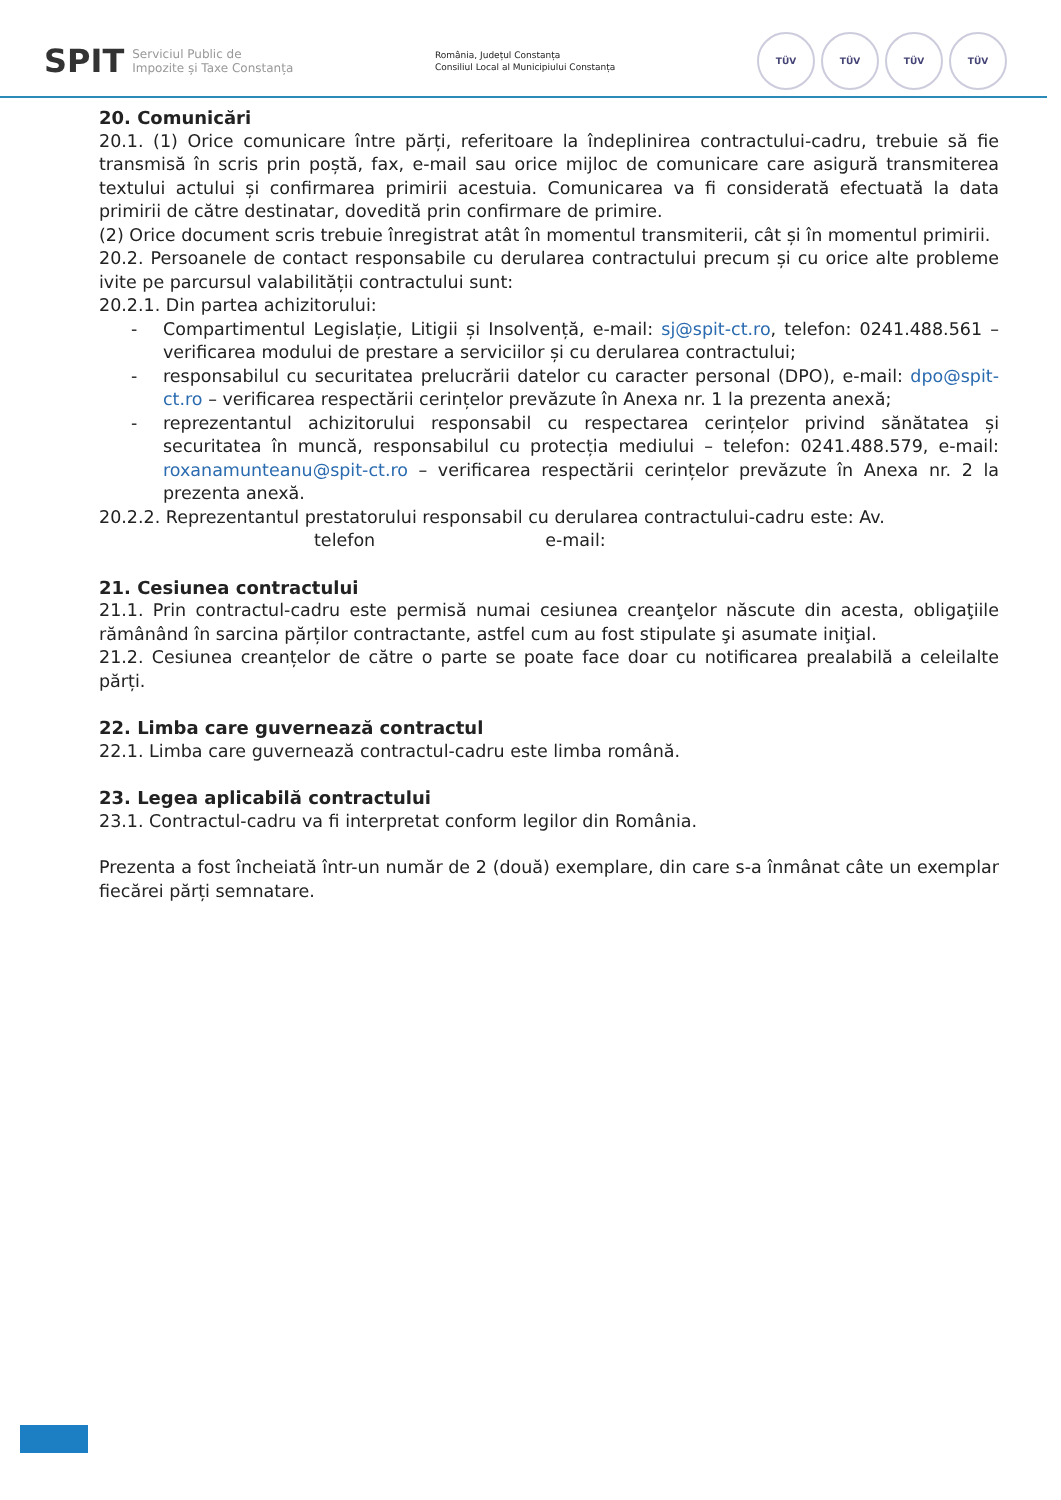SPIT
Serviciul Public de
Impozite și Taxe Constanța
România, Județul Constanța
Consiliul Local al Municipiului Constanța
TÜV TÜV TÜV TÜV
20. Comunicări
20.1. (1) Orice comunicare între părți, referitoare la îndeplinirea contractului-cadru, trebuie să fie transmisă în scris prin poștă, fax, e-mail sau orice mijloc de comunicare care asigură transmiterea textului actului și confirmarea primirii acestuia. Comunicarea va fi considerată efectuată la data primirii de către destinatar, dovedită prin confirmare de primire.
(2) Orice document scris trebuie înregistrat atât în momentul transmiterii, cât și în momentul primirii.
20.2. Persoanele de contact responsabile cu derularea contractului precum și cu orice alte probleme ivite pe parcursul valabilității contractului sunt:
20.2.1. Din partea achizitorului:
- Compartimentul Legislație, Litigii și Insolvență, e-mail: sj@spit-ct.ro, telefon: 0241.488.561 – verificarea modului de prestare a serviciilor și cu derularea contractului;
- responsabilul cu securitatea prelucrării datelor cu caracter personal (DPO), e-mail: dpo@spit-ct.ro – verificarea respectării cerințelor prevăzute în Anexa nr. 1 la prezenta anexă;
- reprezentantul achizitorului responsabil cu respectarea cerințelor privind sănătatea și securitatea în muncă, responsabilul cu protecția mediului – telefon: 0241.488.579, e-mail: roxanamunteanu@spit-ct.ro – verificarea respectării cerințelor prevăzute în Anexa nr. 2 la prezenta anexă.
20.2.2. Reprezentantul prestatorului responsabil cu derularea contractului-cadru este: Av.
telefon e-mail:
21. Cesiunea contractului
21.1. Prin contractul-cadru este permisă numai cesiunea creanţelor născute din acesta, obligaţiile rămânând în sarcina părților contractante, astfel cum au fost stipulate şi asumate iniţial.
21.2. Cesiunea creanțelor de către o parte se poate face doar cu notificarea prealabilă a celeilalte părți.
22. Limba care guvernează contractul
22.1. Limba care guvernează contractul-cadru este limba română.
23. Legea aplicabilă contractului
23.1. Contractul-cadru va fi interpretat conform legilor din România.
Prezenta a fost încheiată într-un număr de 2 (două) exemplare, din care s-a înmânat câte un exemplar fiecărei părți semnatare.